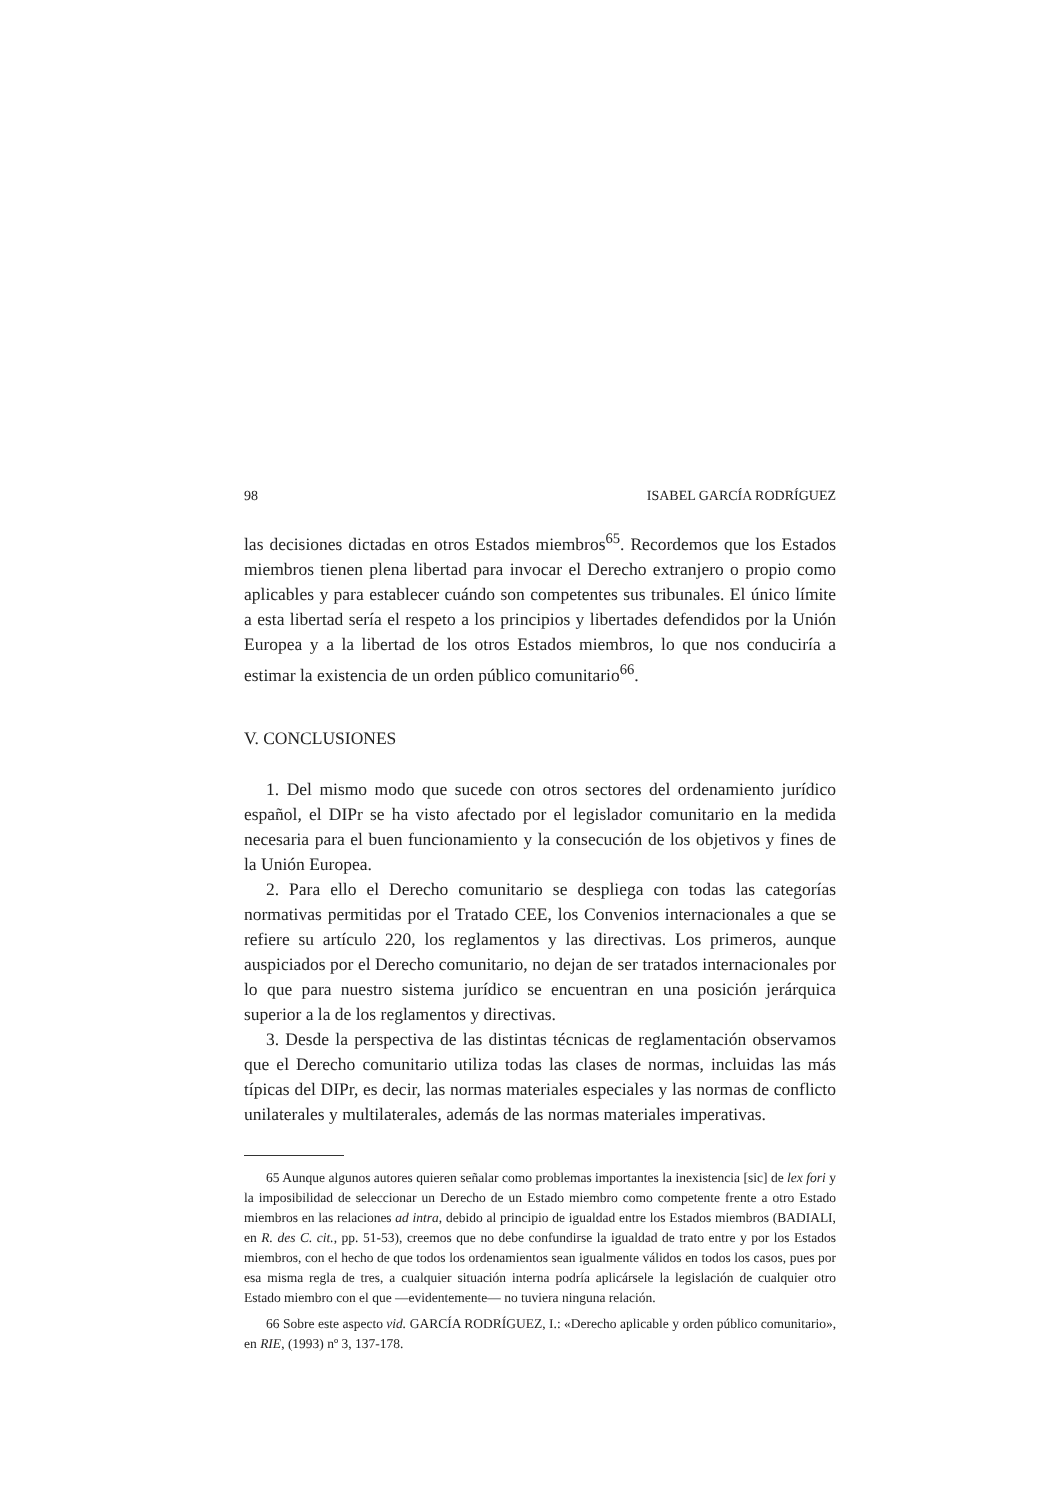98 ISABEL GARCÍA RODRÍGUEZ
las decisiones dictadas en otros Estados miembros<sup>65</sup>. Recordemos que los Estados miembros tienen plena libertad para invocar el Derecho extranjero o propio como aplicables y para establecer cuándo son competentes sus tribunales. El único límite a esta libertad sería el respeto a los principios y libertades defendidos por la Unión Europea y a la libertad de los otros Estados miembros, lo que nos conduciría a estimar la existencia de un orden público comunitario<sup>66</sup>.
V. CONCLUSIONES
1. Del mismo modo que sucede con otros sectores del ordenamiento jurídico español, el DIPr se ha visto afectado por el legislador comunitario en la medida necesaria para el buen funcionamiento y la consecución de los objetivos y fines de la Unión Europea.
2. Para ello el Derecho comunitario se despliega con todas las categorías normativas permitidas por el Tratado CEE, los Convenios internacionales a que se refiere su artículo 220, los reglamentos y las directivas. Los primeros, aunque auspiciados por el Derecho comunitario, no dejan de ser tratados internacionales por lo que para nuestro sistema jurídico se encuentran en una posición jerárquica superior a la de los reglamentos y directivas.
3. Desde la perspectiva de las distintas técnicas de reglamentación observamos que el Derecho comunitario utiliza todas las clases de normas, incluidas las más típicas del DIPr, es decir, las normas materiales especiales y las normas de conflicto unilaterales y multilaterales, además de las normas materiales imperativas.
65 Aunque algunos autores quieren señalar como problemas importantes la inexistencia [sic] de lex fori y la imposibilidad de seleccionar un Derecho de un Estado miembro como competente frente a otro Estado miembros en las relaciones ad intra, debido al principio de igualdad entre los Estados miembros (BADIALI, en R. des C. cit., pp. 51-53), creemos que no debe confundirse la igualdad de trato entre y por los Estados miembros, con el hecho de que todos los ordenamientos sean igualmente válidos en todos los casos, pues por esa misma regla de tres, a cualquier situación interna podría aplicársele la legislación de cualquier otro Estado miembro con el que —evidentemente— no tuviera ninguna relación.
66 Sobre este aspecto vid. GARCÍA RODRÍGUEZ, I.: «Derecho aplicable y orden público comunitario», en RIE, (1993) nº 3, 137-178.